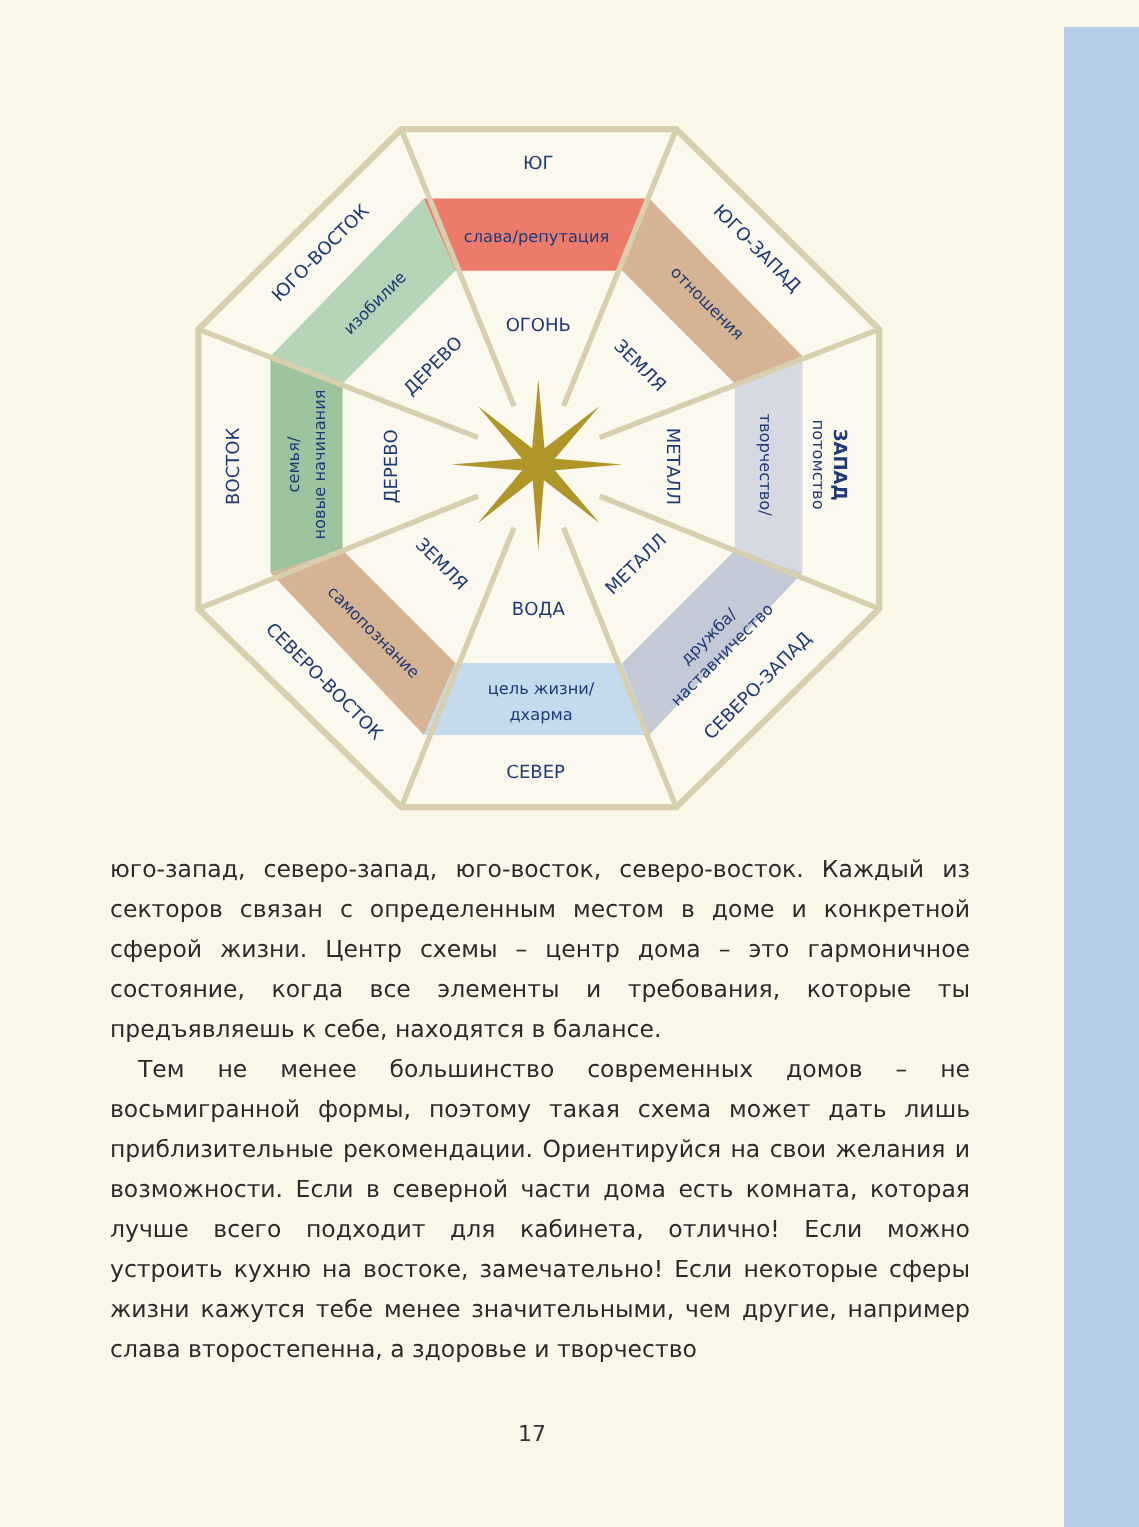ЮГ
ОГОНЬ
ВОДА
СЕВЕР
слава/репутация
цель жизни/
дхарма
ЮГО-ЗАПАД
отношения
ЗЕМЛЯ
МЕТАЛЛ
творчество/
потомство
ЗАПАД
МЕТАЛЛ
дружба/
наставничество
СЕВЕРО-ЗАПАД
ЗЕМЛЯ
самопознание
СЕВЕРО-ВОСТОК
ДЕРЕВО
семья/
новые начинания
ВОСТОК
ДЕРЕВО
изобилие
ЮГО-ВОСТОК
юго-запад, северо-запад, юго-восток, северо-восток. Каждый из секторов связан с определенным местом в доме и конкретной сферой жизни. Центр схемы – центр дома – это гармоничное состояние, когда все элементы и требования, которые ты предъявляешь к себе, находятся в балансе.
Тем не менее большинство современных домов – не восьмигранной формы, поэтому такая схема может дать лишь приблизительные рекомендации. Ориентируйся на свои желания и возможности. Если в северной части дома есть комната, которая лучше всего подходит для кабинета, отлично! Если можно устроить кухню на востоке, замечательно! Если некоторые сферы жизни кажутся тебе менее значительными, чем другие, например слава второстепенна, а здоровье и творчество
17